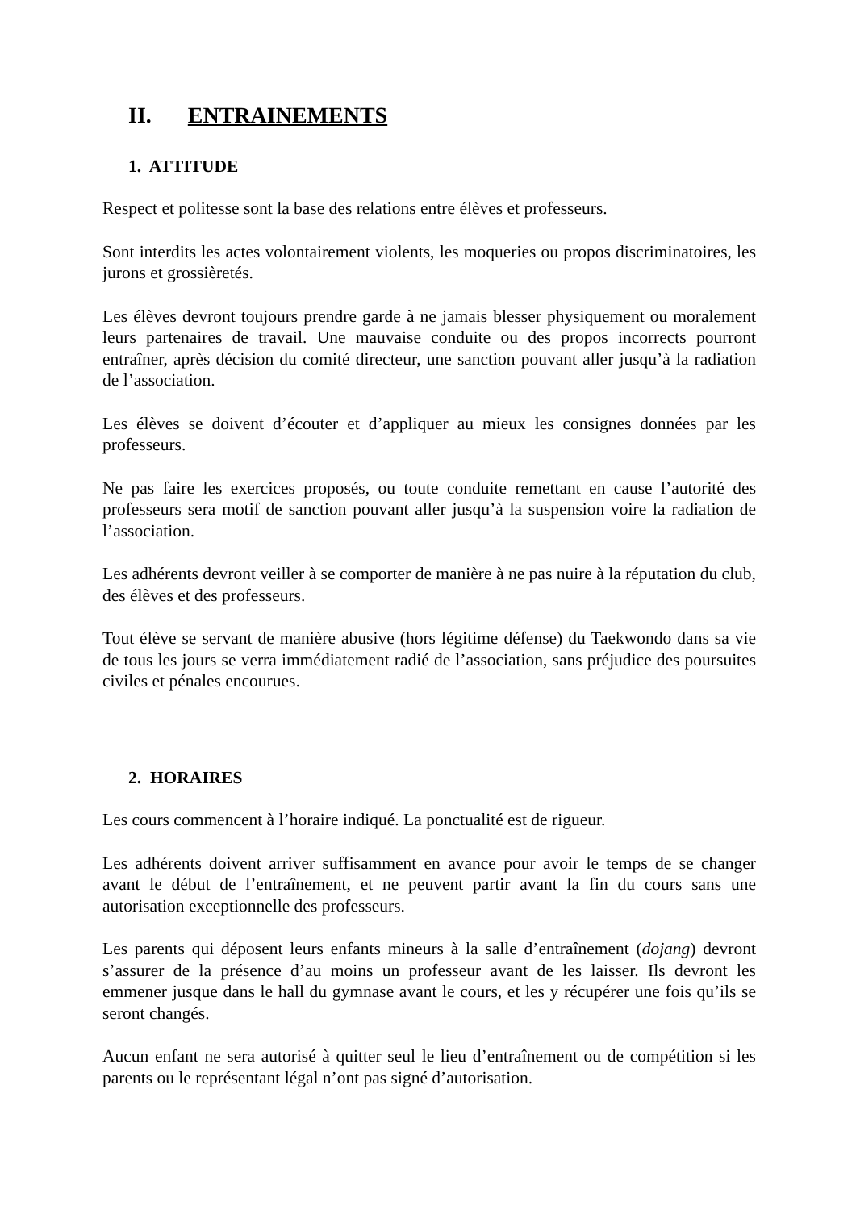II. ENTRAINEMENTS
1. ATTITUDE
Respect et politesse sont la base des relations entre élèves et professeurs.
Sont interdits les actes volontairement violents, les moqueries ou propos discriminatoires, les jurons et grossièretés.
Les élèves devront toujours prendre garde à ne jamais blesser physiquement ou moralement leurs partenaires de travail. Une mauvaise conduite ou des propos incorrects pourront entraîner, après décision du comité directeur, une sanction pouvant aller jusqu’à la radiation de l’association.
Les élèves se doivent d’écouter et d’appliquer au mieux les consignes données par les professeurs.
Ne pas faire les exercices proposés, ou toute conduite remettant en cause l’autorité des professeurs sera motif de sanction pouvant aller jusqu’à la suspension voire la radiation de l’association.
Les adhérents devront veiller à se comporter de manière à ne pas nuire à la réputation du club, des élèves et des professeurs.
Tout élève se servant de manière abusive (hors légitime défense) du Taekwondo dans sa vie de tous les jours se verra immédiatement radié de l’association, sans préjudice des poursuites civiles et pénales encourues.
2. HORAIRES
Les cours commencent à l’horaire indiqué. La ponctualité est de rigueur.
Les adhérents doivent arriver suffisamment en avance pour avoir le temps de se changer avant le début de l’entraînement, et ne peuvent partir avant la fin du cours sans une autorisation exceptionnelle des professeurs.
Les parents qui déposent leurs enfants mineurs à la salle d’entraînement (dojang) devront s’assurer de la présence d’au moins un professeur avant de les laisser. Ils devront les emmener jusque dans le hall du gymnase avant le cours, et les y récupérer une fois qu’ils se seront changés.
Aucun enfant ne sera autorisé à quitter seul le lieu d’entraînement ou de compétition si les parents ou le représentant légal n’ont pas signé d’autorisation.